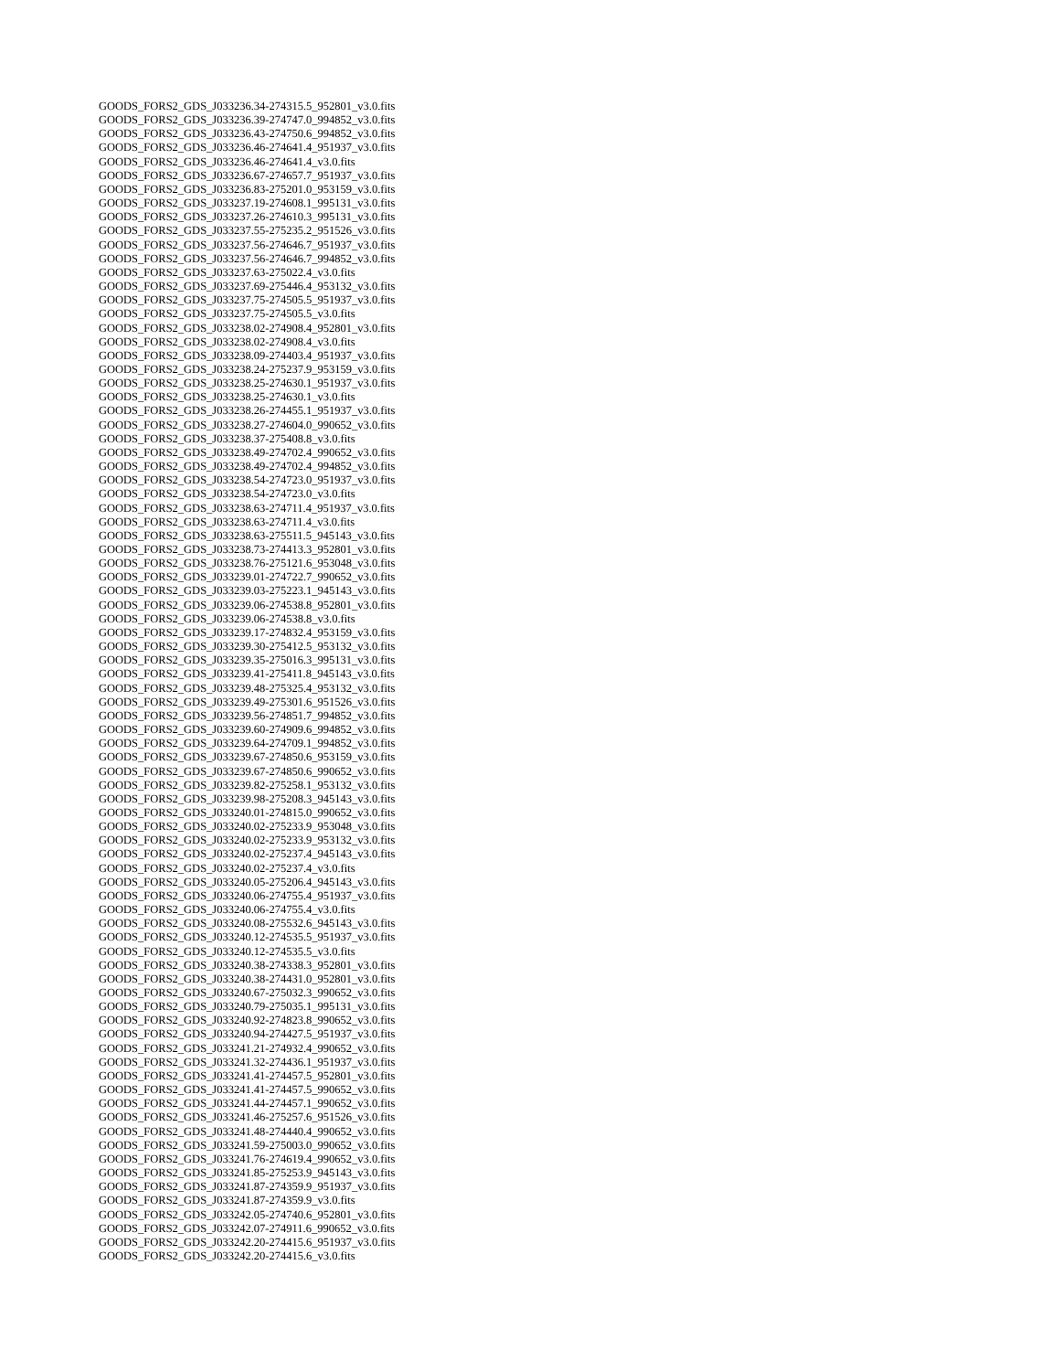GOODS_FORS2_GDS_J033236.34-274315.5_952801_v3.0.fits
GOODS_FORS2_GDS_J033236.39-274747.0_994852_v3.0.fits
GOODS_FORS2_GDS_J033236.43-274750.6_994852_v3.0.fits
GOODS_FORS2_GDS_J033236.46-274641.4_951937_v3.0.fits
GOODS_FORS2_GDS_J033236.46-274641.4_v3.0.fits
GOODS_FORS2_GDS_J033236.67-274657.7_951937_v3.0.fits
GOODS_FORS2_GDS_J033236.83-275201.0_953159_v3.0.fits
GOODS_FORS2_GDS_J033237.19-274608.1_995131_v3.0.fits
GOODS_FORS2_GDS_J033237.26-274610.3_995131_v3.0.fits
GOODS_FORS2_GDS_J033237.55-275235.2_951526_v3.0.fits
GOODS_FORS2_GDS_J033237.56-274646.7_951937_v3.0.fits
GOODS_FORS2_GDS_J033237.56-274646.7_994852_v3.0.fits
GOODS_FORS2_GDS_J033237.63-275022.4_v3.0.fits
GOODS_FORS2_GDS_J033237.69-275446.4_953132_v3.0.fits
GOODS_FORS2_GDS_J033237.75-274505.5_951937_v3.0.fits
GOODS_FORS2_GDS_J033237.75-274505.5_v3.0.fits
GOODS_FORS2_GDS_J033238.02-274908.4_952801_v3.0.fits
GOODS_FORS2_GDS_J033238.02-274908.4_v3.0.fits
GOODS_FORS2_GDS_J033238.09-274403.4_951937_v3.0.fits
GOODS_FORS2_GDS_J033238.24-275237.9_953159_v3.0.fits
GOODS_FORS2_GDS_J033238.25-274630.1_951937_v3.0.fits
GOODS_FORS2_GDS_J033238.25-274630.1_v3.0.fits
GOODS_FORS2_GDS_J033238.26-274455.1_951937_v3.0.fits
GOODS_FORS2_GDS_J033238.27-274604.0_990652_v3.0.fits
GOODS_FORS2_GDS_J033238.37-275408.8_v3.0.fits
GOODS_FORS2_GDS_J033238.49-274702.4_990652_v3.0.fits
GOODS_FORS2_GDS_J033238.49-274702.4_994852_v3.0.fits
GOODS_FORS2_GDS_J033238.54-274723.0_951937_v3.0.fits
GOODS_FORS2_GDS_J033238.54-274723.0_v3.0.fits
GOODS_FORS2_GDS_J033238.63-274711.4_951937_v3.0.fits
GOODS_FORS2_GDS_J033238.63-274711.4_v3.0.fits
GOODS_FORS2_GDS_J033238.63-275511.5_945143_v3.0.fits
GOODS_FORS2_GDS_J033238.73-274413.3_952801_v3.0.fits
GOODS_FORS2_GDS_J033238.76-275121.6_953048_v3.0.fits
GOODS_FORS2_GDS_J033239.01-274722.7_990652_v3.0.fits
GOODS_FORS2_GDS_J033239.03-275223.1_945143_v3.0.fits
GOODS_FORS2_GDS_J033239.06-274538.8_952801_v3.0.fits
GOODS_FORS2_GDS_J033239.06-274538.8_v3.0.fits
GOODS_FORS2_GDS_J033239.17-274832.4_953159_v3.0.fits
GOODS_FORS2_GDS_J033239.30-275412.5_953132_v3.0.fits
GOODS_FORS2_GDS_J033239.35-275016.3_995131_v3.0.fits
GOODS_FORS2_GDS_J033239.41-275411.8_945143_v3.0.fits
GOODS_FORS2_GDS_J033239.48-275325.4_953132_v3.0.fits
GOODS_FORS2_GDS_J033239.49-275301.6_951526_v3.0.fits
GOODS_FORS2_GDS_J033239.56-274851.7_994852_v3.0.fits
GOODS_FORS2_GDS_J033239.60-274909.6_994852_v3.0.fits
GOODS_FORS2_GDS_J033239.64-274709.1_994852_v3.0.fits
GOODS_FORS2_GDS_J033239.67-274850.6_953159_v3.0.fits
GOODS_FORS2_GDS_J033239.67-274850.6_990652_v3.0.fits
GOODS_FORS2_GDS_J033239.82-275258.1_953132_v3.0.fits
GOODS_FORS2_GDS_J033239.98-275208.3_945143_v3.0.fits
GOODS_FORS2_GDS_J033240.01-274815.0_990652_v3.0.fits
GOODS_FORS2_GDS_J033240.02-275233.9_953048_v3.0.fits
GOODS_FORS2_GDS_J033240.02-275233.9_953132_v3.0.fits
GOODS_FORS2_GDS_J033240.02-275237.4_945143_v3.0.fits
GOODS_FORS2_GDS_J033240.02-275237.4_v3.0.fits
GOODS_FORS2_GDS_J033240.05-275206.4_945143_v3.0.fits
GOODS_FORS2_GDS_J033240.06-274755.4_951937_v3.0.fits
GOODS_FORS2_GDS_J033240.06-274755.4_v3.0.fits
GOODS_FORS2_GDS_J033240.08-275532.6_945143_v3.0.fits
GOODS_FORS2_GDS_J033240.12-274535.5_951937_v3.0.fits
GOODS_FORS2_GDS_J033240.12-274535.5_v3.0.fits
GOODS_FORS2_GDS_J033240.38-274338.3_952801_v3.0.fits
GOODS_FORS2_GDS_J033240.38-274431.0_952801_v3.0.fits
GOODS_FORS2_GDS_J033240.67-275032.3_990652_v3.0.fits
GOODS_FORS2_GDS_J033240.79-275035.1_995131_v3.0.fits
GOODS_FORS2_GDS_J033240.92-274823.8_990652_v3.0.fits
GOODS_FORS2_GDS_J033240.94-274427.5_951937_v3.0.fits
GOODS_FORS2_GDS_J033241.21-274932.4_990652_v3.0.fits
GOODS_FORS2_GDS_J033241.32-274436.1_951937_v3.0.fits
GOODS_FORS2_GDS_J033241.41-274457.5_952801_v3.0.fits
GOODS_FORS2_GDS_J033241.41-274457.5_990652_v3.0.fits
GOODS_FORS2_GDS_J033241.44-274457.1_990652_v3.0.fits
GOODS_FORS2_GDS_J033241.46-275257.6_951526_v3.0.fits
GOODS_FORS2_GDS_J033241.48-274440.4_990652_v3.0.fits
GOODS_FORS2_GDS_J033241.59-275003.0_990652_v3.0.fits
GOODS_FORS2_GDS_J033241.76-274619.4_990652_v3.0.fits
GOODS_FORS2_GDS_J033241.85-275253.9_945143_v3.0.fits
GOODS_FORS2_GDS_J033241.87-274359.9_951937_v3.0.fits
GOODS_FORS2_GDS_J033241.87-274359.9_v3.0.fits
GOODS_FORS2_GDS_J033242.05-274740.6_952801_v3.0.fits
GOODS_FORS2_GDS_J033242.07-274911.6_990652_v3.0.fits
GOODS_FORS2_GDS_J033242.20-274415.6_951937_v3.0.fits
GOODS_FORS2_GDS_J033242.20-274415.6_v3.0.fits